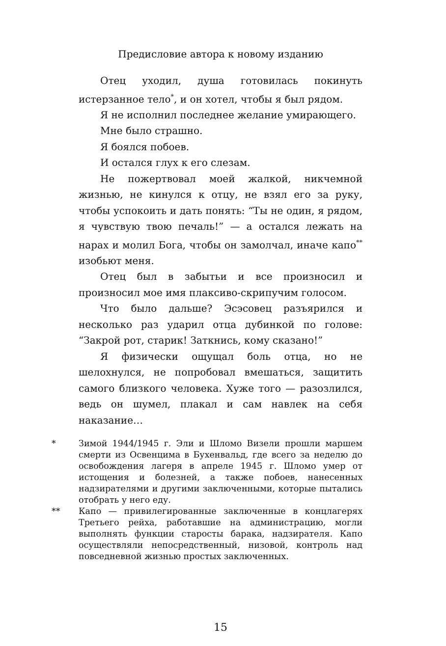Предисловие автора к новому изданию
Отец уходил, душа готовилась покинуть истерзанное тело<sup>*</sup>, и он хотел, чтобы я был рядом.
Я не исполнил последнее желание умирающего.
Мне было страшно.
Я боялся побоев.
И остался глух к его слезам.
Не пожертвовал моей жалкой, никчемной жизнью, не кинулся к отцу, не взял его за руку, чтобы успокоить и дать понять: “Ты не один, я рядом, я чувствую твою печаль!” — а остался лежать на нарах и молил Бога, чтобы он замолчал, иначе капо<sup>**</sup> изобьют меня.
Отец был в забытьи и все произносил и произносил мое имя плаксиво-скрипучим голосом.
Что было дальше? Эсэсовец разъярился и несколько раз ударил отца дубинкой по голове: “Закрой рот, старик! Заткнись, кому сказано!”
Я физически ощущал боль отца, но не шелохнулся, не попробовал вмешаться, защитить самого близкого человека. Хуже того — разозлился, ведь он шумел, плакал и сам навлек на себя наказание…
* Зимой 1944/1945 г. Эли и Шломо Визели прошли маршем смерти из Освенцима в Бухенвальд, где всего за неделю до освобождения лагеря в апреле 1945 г. Шломо умер от истощения и болезней, а также побоев, нанесенных надзирателями и другими заключенными, которые пытались отобрать у него еду.
** Капо — привилегированные заключенные в концлагерях Третьего рейха, работавшие на администрацию, могли выполнять функции старосты барака, надзирателя. Капо осуществляли непосредственный, низовой, контроль над повседневной жизнью простых заключенных.
15